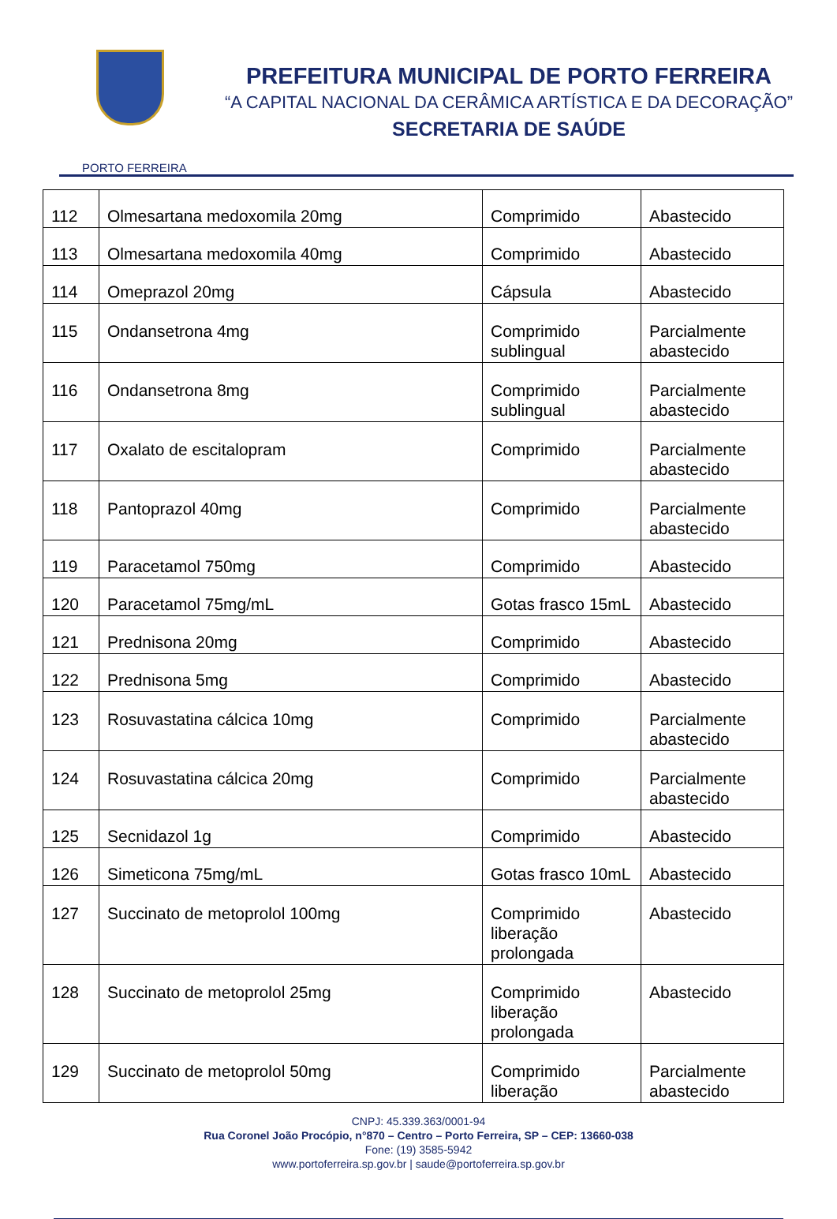PORTO FERREIRA
PREFEITURA MUNICIPAL DE PORTO FERREIRA
“A CAPITAL NACIONAL DA CERÂMICA ARTÍSTICA E DA DECORAÇÃO”
SECRETARIA DE SAÚDE
| 112 | Olmesartana medoxomila 20mg | Comprimido | Abastecido |
| 113 | Olmesartana medoxomila 40mg | Comprimido | Abastecido |
| 114 | Omeprazol 20mg | Cápsula | Abastecido |
| 115 | Ondansetrona 4mg | Comprimido sublingual | Parcialmente abastecido |
| 116 | Ondansetrona 8mg | Comprimido sublingual | Parcialmente abastecido |
| 117 | Oxalato de escitalopram | Comprimido | Parcialmente abastecido |
| 118 | Pantoprazol 40mg | Comprimido | Parcialmente abastecido |
| 119 | Paracetamol 750mg | Comprimido | Abastecido |
| 120 | Paracetamol 75mg/mL | Gotas frasco 15mL | Abastecido |
| 121 | Prednisona 20mg | Comprimido | Abastecido |
| 122 | Prednisona 5mg | Comprimido | Abastecido |
| 123 | Rosuvastatina cálcica 10mg | Comprimido | Parcialmente abastecido |
| 124 | Rosuvastatina cálcica 20mg | Comprimido | Parcialmente abastecido |
| 125 | Secnidazol 1g | Comprimido | Abastecido |
| 126 | Simeticona 75mg/mL | Gotas frasco 10mL | Abastecido |
| 127 | Succinato de metoprolol 100mg | Comprimido liberação prolongada | Abastecido |
| 128 | Succinato de metoprolol 25mg | Comprimido liberação prolongada | Abastecido |
| 129 | Succinato de metoprolol 50mg | Comprimido liberação | Parcialmente abastecido |
CNPJ: 45.339.363/0001-94
Rua Coronel João Procópio, n°870 – Centro – Porto Ferreira, SP – CEP: 13660-038
Fone: (19) 3585-5942
www.portoferreira.sp.gov.br | saude@portoferreira.sp.gov.br